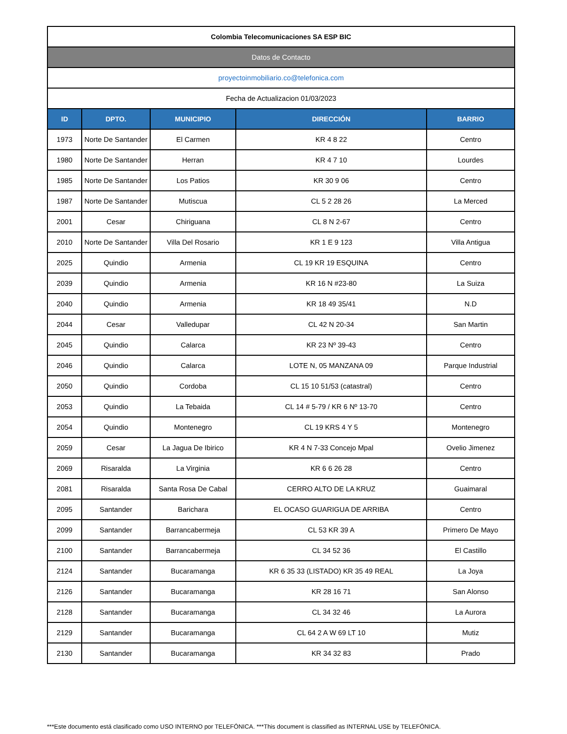| Colombia Telecomunicaciones SA ESP BIC | | | | |
| Datos de Contacto | | | | |
| proyectoinmobiliario.co@telefonica.com | | | | |
| Fecha de Actualizacion 01/03/2023 | | | | |
| ID | DPTO. | MUNICIPIO | DIRECCIÓN | BARRIO |
| 1973 | Norte De Santander | El Carmen | KR 4 8 22 | Centro |
| 1980 | Norte De Santander | Herran | KR 4 7 10 | Lourdes |
| 1985 | Norte De Santander | Los Patios | KR 30 9 06 | Centro |
| 1987 | Norte De Santander | Mutiscua | CL 5 2 28 26 | La Merced |
| 2001 | Cesar | Chiriguana | CL 8 N 2-67 | Centro |
| 2010 | Norte De Santander | Villa Del Rosario | KR 1 E 9 123 | Villa Antigua |
| 2025 | Quindio | Armenia | CL 19 KR 19 ESQUINA | Centro |
| 2039 | Quindio | Armenia | KR 16 N #23-80 | La Suiza |
| 2040 | Quindio | Armenia | KR 18 49 35/41 | N.D |
| 2044 | Cesar | Valledupar | CL 42 N 20-34 | San Martin |
| 2045 | Quindio | Calarca | KR 23 Nº 39-43 | Centro |
| 2046 | Quindio | Calarca | LOTE N, 05 MANZANA 09 | Parque Industrial |
| 2050 | Quindio | Cordoba | CL 15 10 51/53 (catastral) | Centro |
| 2053 | Quindio | La Tebaida | CL 14 # 5-79 / KR 6 Nº 13-70 | Centro |
| 2054 | Quindio | Montenegro | CL 19 KRS 4 Y 5 | Montenegro |
| 2059 | Cesar | La Jagua De Ibirico | KR 4 N 7-33 Concejo Mpal | Ovelio Jimenez |
| 2069 | Risaralda | La Virginia | KR 6 6 26 28 | Centro |
| 2081 | Risaralda | Santa Rosa De Cabal | CERRO ALTO DE LA KRUZ | Guaimaral |
| 2095 | Santander | Barichara | EL OCASO GUARIGUA DE ARRIBA | Centro |
| 2099 | Santander | Barrancabermeja | CL 53 KR 39 A | Primero De Mayo |
| 2100 | Santander | Barrancabermeja | CL 34 52 36 | El Castillo |
| 2124 | Santander | Bucaramanga | KR 6 35 33 (LISTADO) KR 35 49 REAL | La Joya |
| 2126 | Santander | Bucaramanga | KR 28 16 71 | San Alonso |
| 2128 | Santander | Bucaramanga | CL 34 32 46 | La Aurora |
| 2129 | Santander | Bucaramanga | CL 64 2 A W 69 LT 10 | Mutiz |
| 2130 | Santander | Bucaramanga | KR 34 32 83 | Prado |
***Este documento está clasificado como USO INTERNO por TELEFÓNICA. ***This document is classified as INTERNAL USE by TELEFÓNICA.